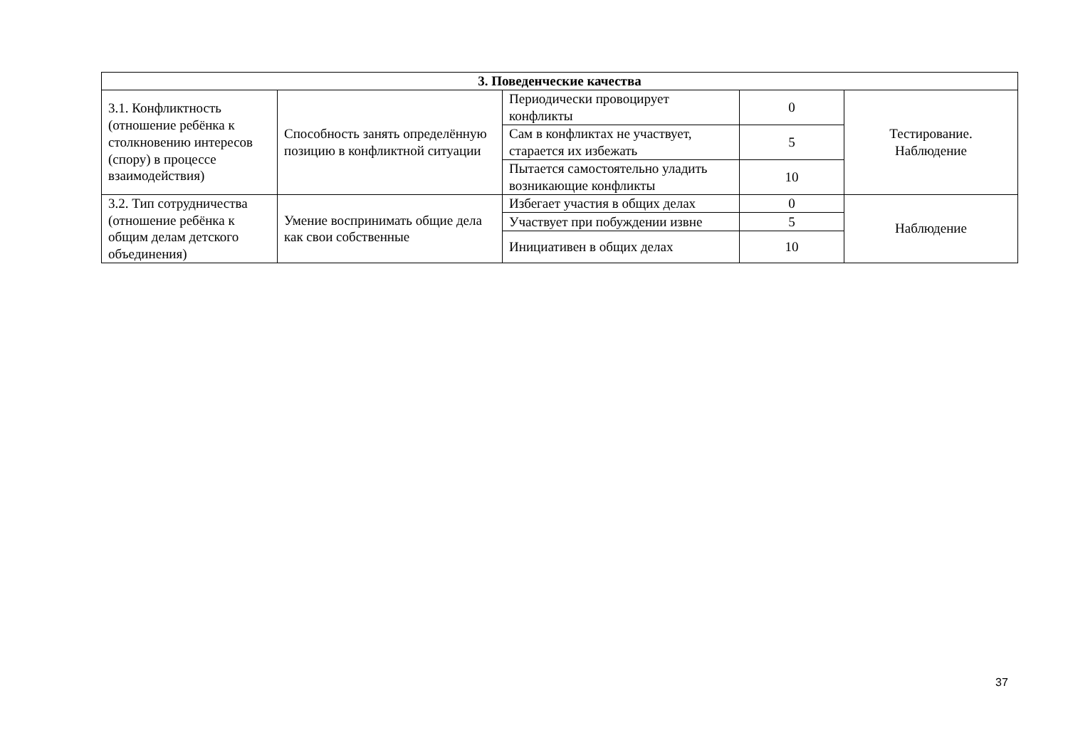| 3. Поведенческие качества | | | | |
| --- | --- | --- | --- | --- |
| 3.1. Конфликтность (отношение ребёнка к столкновению интересов (спору) в процессе взаимодействия) | Способность занять определённую позицию в конфликтной ситуации | Периодически провоцирует конфликты | 0 | Тестирование. Наблюдение |
| | | Сам в конфликтах не участвует, старается их избежать | 5 | |
| | | Пытается самостоятельно уладить возникающие конфликты | 10 | |
| 3.2. Тип сотрудничества (отношение ребёнка к общим делам детского объединения) | Умение воспринимать общие дела как свои собственные | Избегает участия в общих делах | 0 | Наблюдение |
| | | Участвует при побуждении извне | 5 | |
| | | Инициативен в общих делах | 10 | |
37